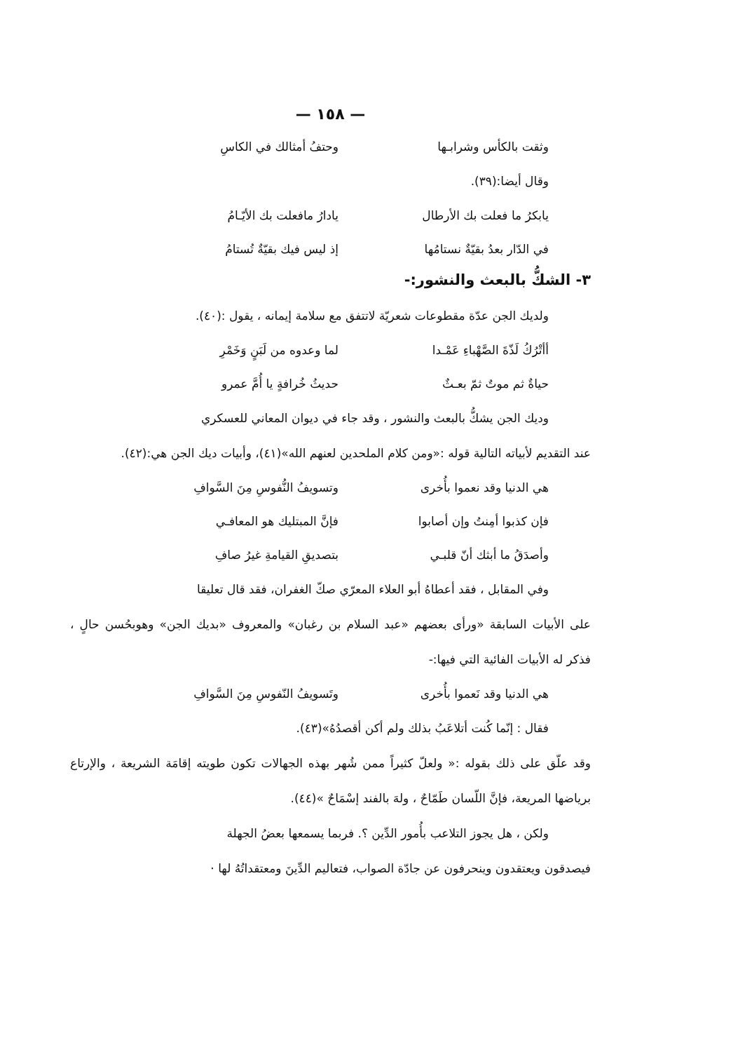— ١٥٨ —
وثقت بالكأس وشرابـها وحتفُ أمثالك في الكاسِ
وقال أيضا:(٣٩).
يابكرُ ما فعلت بك الأرطال يادارُ مافعلت بك الأيّـامُ
في الدّار بعدُ بقيّةٌ نستامُها إذ ليس فيك بقيّةٌ تُستامُ
٣- الشكُّ بالبعث والنشور:-
ولديك الجن عدّة مقطوعات شعريّة لاتتفق مع سلامة إيمانه ، يقول :(٤٠).
أأتْرُكُ لَذّةَ الصَّهْباءِ عَمْـدا لما وعدوه من لَبَنٍ وَخَمْرِ
حياةٌ ثم موتٌ ثمّ بعـثٌ حديثُ خُرافةٍ يا أُمَّ عمرو
وديك الجن يشكُّ بالبعث والنشور ، وقد جاء في ديوان المعاني للعسكري
عند التقديم لأبياته التالية قوله :«ومن كلام الملحدين لعنهم الله»(٤١)، وأبيات ديك الجن هي:(٤٢).
هي الدنيا وقد نعموا بأُخرى وتسويفُ النُّفوسِ مِنَ السَّوافِ
فإن كذبوا أمِنتُ وإن أصابوا فإنَّ المبتليك هو المعافـي
وأصدَقُ ما أبثك أنّ قلبـي بتصديقِ القيامةِ غيرُ صافِ
وفي المقابل ، فقد أعطاهُ أبو العلاء المعرّي صكّ الغفران، فقد قال تعليقا
على الأبيات السابقة «ورأى بعضهم «عبد السلام بن رغبان» والمعروف «بديك الجن» وهوبحُسن حالٍ ، فذكر له الأبيات الفائية التي فيها:-
هي الدنيا وقد نَعموا بأُخرى وتَسويفُ النّفوسِ مِنَ السَّوافِ
فقال : إنّما كُنت أتلاعَبُ بذلك ولم أكن أقصدُهُ»(٤٣).
وقد علّق على ذلك بقوله :« ولعلّ كثيراً ممن شُهر بهذه الجهالات تكون طويته إقامَة الشريعة ، والإرتاع برياضها المريعة، فإنَّ اللّسان طَمّاحٌ ، ولهَ بالفند إسْمَاحٌ »(٤٤).
ولكن ، هل يجوز التلاعب بأُمور الدِّين ؟. فربما يسمعها بعضُ الجهلة
فيصدقون ويعتقدون وينحرفون عن جادّة الصواب، فتعاليم الدِّينَ ومعتقداتُهُ لها ·